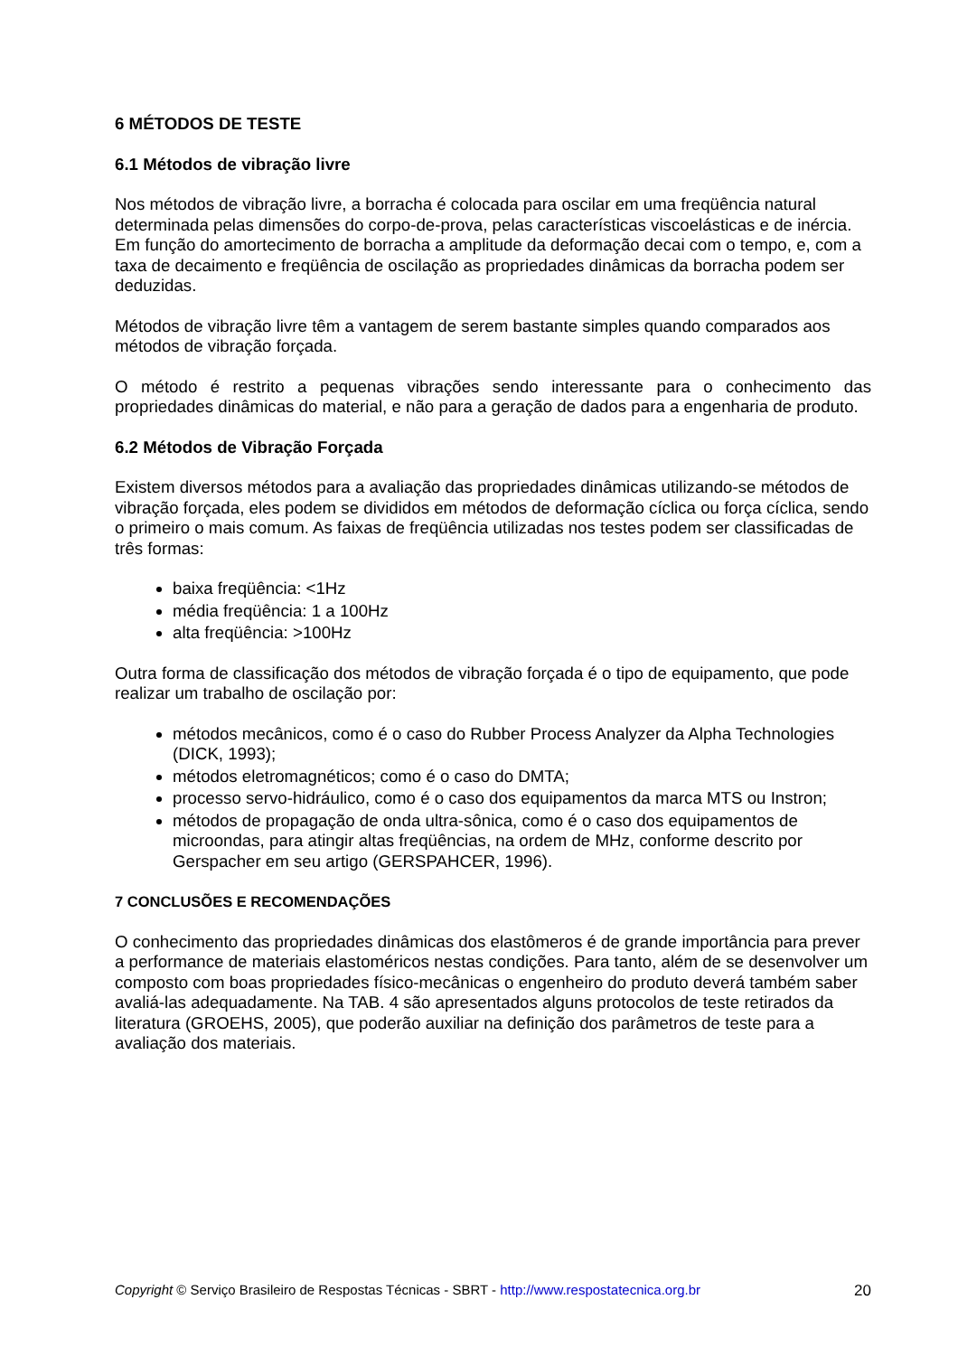6 MÉTODOS DE TESTE
6.1 Métodos de vibração livre
Nos métodos de vibração livre, a borracha é colocada para oscilar em uma freqüência natural determinada pelas dimensões do corpo-de-prova, pelas características viscoelásticas e de inércia. Em função do amortecimento de borracha a amplitude da deformação decai com o tempo, e, com a taxa de decaimento e freqüência de oscilação as propriedades dinâmicas da borracha podem ser deduzidas.
Métodos de vibração livre têm a vantagem de serem bastante simples quando comparados aos métodos de vibração forçada.
O método é restrito a pequenas vibrações sendo interessante para o conhecimento das propriedades dinâmicas do material, e não para a geração de dados para a engenharia de produto.
6.2 Métodos de Vibração Forçada
Existem diversos métodos para a avaliação das propriedades dinâmicas utilizando-se métodos de vibração forçada, eles podem se divididos em métodos de deformação cíclica ou força cíclica, sendo o primeiro o mais comum. As faixas de freqüência utilizadas nos testes podem ser classificadas de três formas:
baixa freqüência: <1Hz
média freqüência: 1 a 100Hz
alta freqüência: >100Hz
Outra forma de classificação dos métodos de vibração forçada é o tipo de equipamento, que pode realizar um trabalho de oscilação por:
métodos mecânicos, como é o caso do Rubber Process Analyzer da Alpha Technologies (DICK, 1993);
métodos eletromagnéticos; como é o caso do DMTA;
processo servo-hidráulico, como é o caso dos equipamentos da marca MTS ou Instron;
métodos de propagação de onda ultra-sônica, como é o caso dos equipamentos de microondas, para atingir altas freqüências, na ordem de MHz, conforme descrito por Gerspacher em seu artigo (GERSPAHCER, 1996).
7 CONCLUSÕES E RECOMENDAÇÕES
O conhecimento das propriedades dinâmicas dos elastômeros é de grande importância para prever a performance de materiais elastoméricos nestas condições. Para tanto, além de se desenvolver um composto com boas propriedades físico-mecânicas o engenheiro do produto deverá também saber avaliá-las adequadamente. Na TAB. 4 são apresentados alguns protocolos de teste retirados da literatura (GROEHS, 2005), que poderão auxiliar na definição dos parâmetros de teste para a avaliação dos materiais.
Copyright © Serviço Brasileiro de Respostas Técnicas - SBRT - http://www.respostatecnica.org.br 20